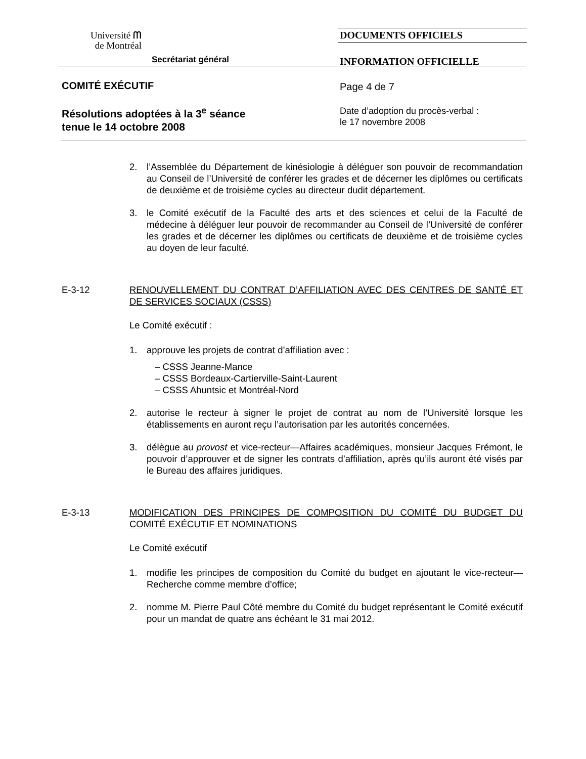Université ᗰ
de Montréal
Secrétariat général
DOCUMENTS OFFICIELS
INFORMATION OFFICIELLE
COMITÉ EXÉCUTIF Page 4 de 7
Résolutions adoptées à la 3<sup>e</sup> séance
tenue le 14 octobre 2008
Date d’adoption du procès-verbal :
le 17 novembre 2008
2. l’Assemblée du Département de kinésiologie à déléguer son pouvoir de recommandation au Conseil de l’Université de conférer les grades et de décerner les diplômes ou certificats de deuxième et de troisième cycles au directeur dudit département.
3. le Comité exécutif de la Faculté des arts et des sciences et celui de la Faculté de médecine à déléguer leur pouvoir de recommander au Conseil de l’Université de conférer les grades et de décerner les diplômes ou certificats de deuxième et de troisième cycles au doyen de leur faculté.
E-3-12 RENOUVELLEMENT DU CONTRAT D’AFFILIATION AVEC DES CENTRES DE SANTÉ ET DE SERVICES SOCIAUX (CSSS)
Le Comité exécutif :
1. approuve les projets de contrat d’affiliation avec :
– CSSS Jeanne-Mance
– CSSS Bordeaux-Cartierville-Saint-Laurent
– CSSS Ahuntsic et Montréal-Nord
2. autorise le recteur à signer le projet de contrat au nom de l’Université lorsque les établissements en auront reçu l’autorisation par les autorités concernées.
3. délègue au provost et vice-recteur—Affaires académiques, monsieur Jacques Frémont, le pouvoir d’approuver et de signer les contrats d’affiliation, après qu’ils auront été visés par le Bureau des affaires juridiques.
E-3-13 MODIFICATION DES PRINCIPES DE COMPOSITION DU COMITÉ DU BUDGET DU COMITÉ EXÉCUTIF ET NOMINATIONS
Le Comité exécutif
1. modifie les principes de composition du Comité du budget en ajoutant le vice-recteur—Recherche comme membre d’office;
2. nomme M. Pierre Paul Côté membre du Comité du budget représentant le Comité exécutif pour un mandat de quatre ans échéant le 31 mai 2012.